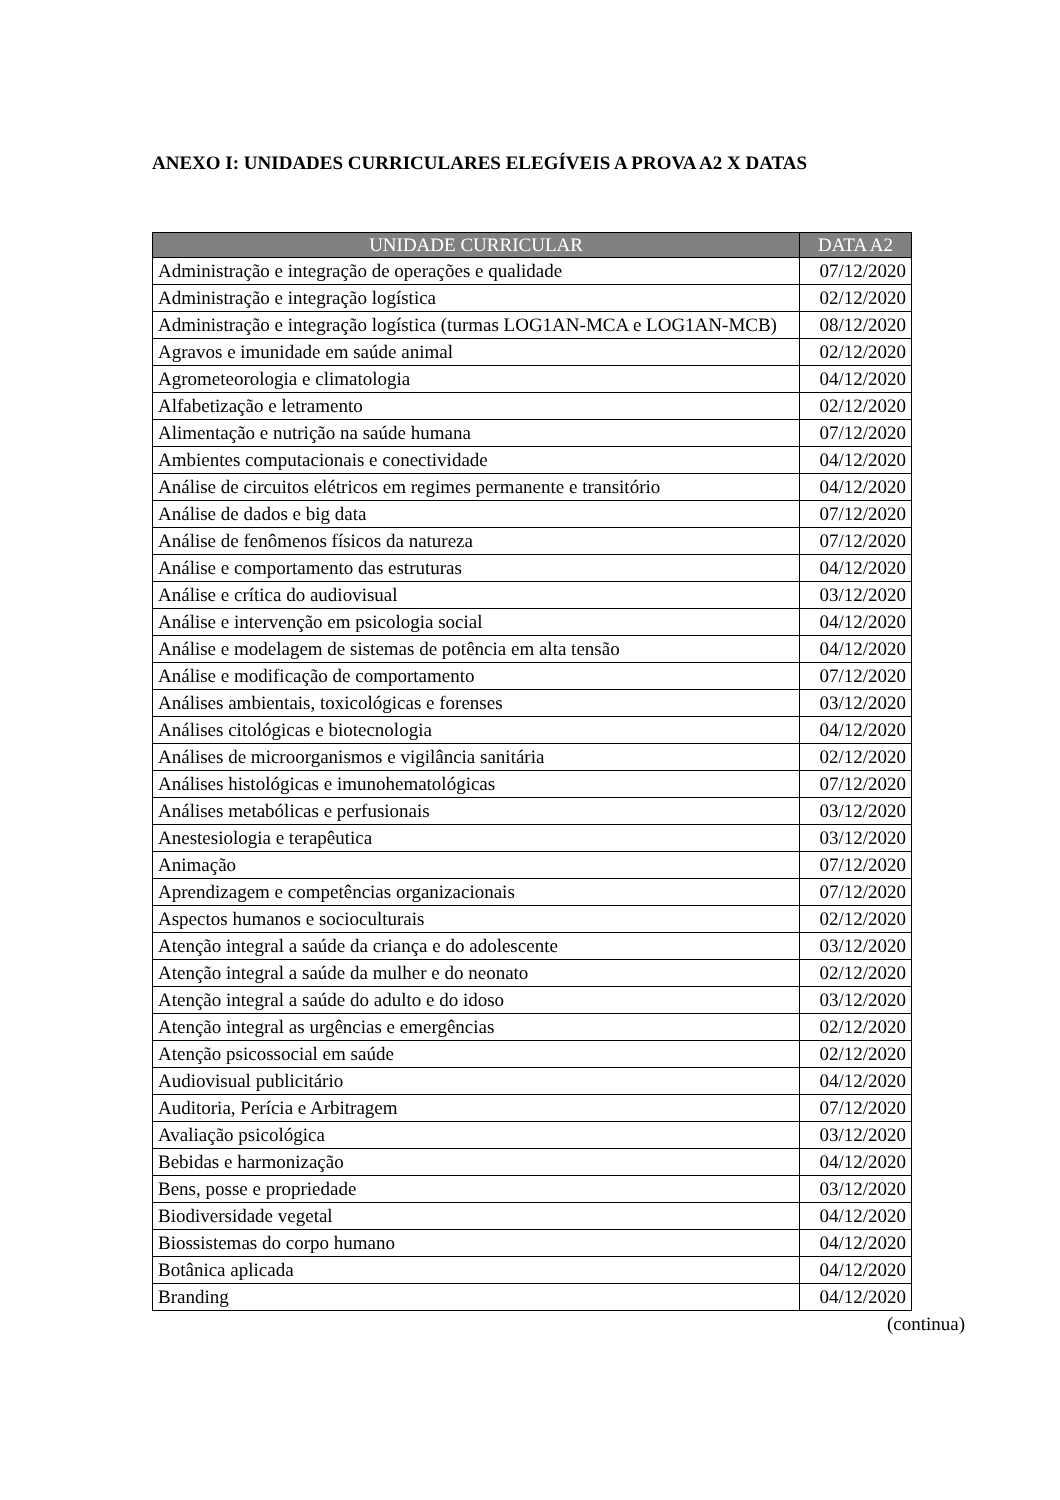ANEXO I: UNIDADES CURRICULARES ELEGÍVEIS A PROVA A2 X DATAS
| UNIDADE CURRICULAR | DATA A2 |
| --- | --- |
| Administração e integração de operações e qualidade | 07/12/2020 |
| Administração e integração logística | 02/12/2020 |
| Administração e integração logística (turmas LOG1AN-MCA e LOG1AN-MCB) | 08/12/2020 |
| Agravos e imunidade em saúde animal | 02/12/2020 |
| Agrometeorologia e climatologia | 04/12/2020 |
| Alfabetização e letramento | 02/12/2020 |
| Alimentação e nutrição na saúde humana | 07/12/2020 |
| Ambientes computacionais e conectividade | 04/12/2020 |
| Análise de circuitos elétricos em regimes permanente e transitório | 04/12/2020 |
| Análise de dados e big data | 07/12/2020 |
| Análise de fenômenos físicos da natureza | 07/12/2020 |
| Análise e comportamento das estruturas | 04/12/2020 |
| Análise e crítica do audiovisual | 03/12/2020 |
| Análise e intervenção em psicologia social | 04/12/2020 |
| Análise e modelagem de sistemas de potência em alta tensão | 04/12/2020 |
| Análise e modificação de comportamento | 07/12/2020 |
| Análises ambientais, toxicológicas e forenses | 03/12/2020 |
| Análises citológicas e biotecnologia | 04/12/2020 |
| Análises de microorganismos e vigilância sanitária | 02/12/2020 |
| Análises histológicas e imunohematológicas | 07/12/2020 |
| Análises metabólicas e perfusionais | 03/12/2020 |
| Anestesiologia e terapêutica | 03/12/2020 |
| Animação | 07/12/2020 |
| Aprendizagem e competências organizacionais | 07/12/2020 |
| Aspectos humanos e socioculturais | 02/12/2020 |
| Atenção integral a saúde da criança e do adolescente | 03/12/2020 |
| Atenção integral a saúde da mulher e do neonato | 02/12/2020 |
| Atenção integral a saúde do adulto e do idoso | 03/12/2020 |
| Atenção integral as urgências e emergências | 02/12/2020 |
| Atenção psicossocial em saúde | 02/12/2020 |
| Audiovisual publicitário | 04/12/2020 |
| Auditoria, Perícia e Arbitragem | 07/12/2020 |
| Avaliação psicológica | 03/12/2020 |
| Bebidas e harmonização | 04/12/2020 |
| Bens, posse e propriedade | 03/12/2020 |
| Biodiversidade vegetal | 04/12/2020 |
| Biossistemas do corpo humano | 04/12/2020 |
| Botânica aplicada | 04/12/2020 |
| Branding | 04/12/2020 |
(continua)